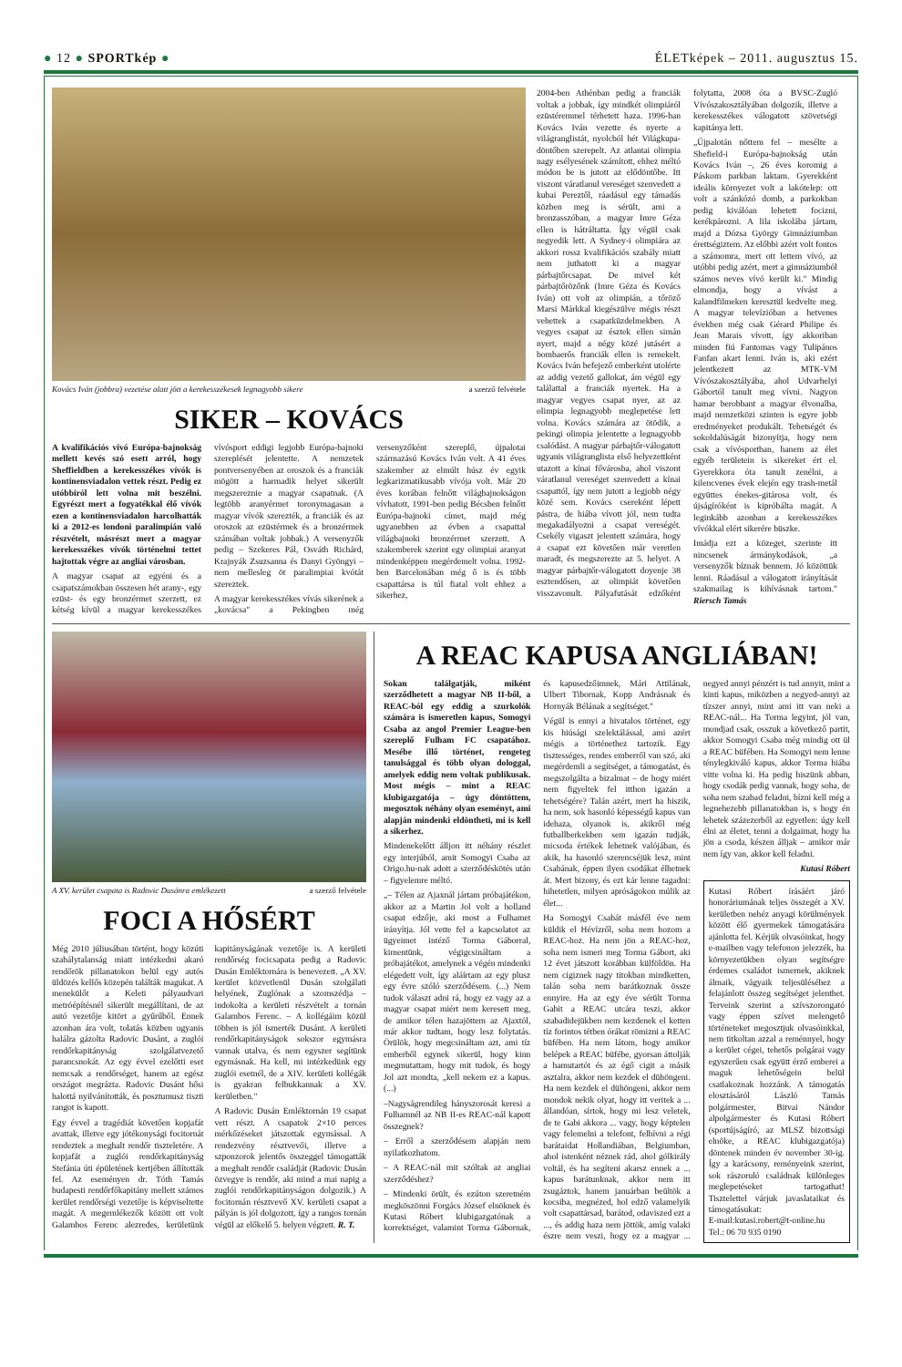● 12 ● SPORTkép ● ÉLETképek – 2011. augusztus 15.
Kovács Iván (jobbra) vezetése alatt jött a kerekesszékesek legnagyobb sikere a szerző felvétele
SIKER – KOVÁCS
A kvalifikációs vívó Európa-bajnokság mellett kevés szó esett arról, hogy Sheffieldben a kerekesszékes vívók is kontinensviadalon vettek részt. Pedig ez utóbbiról lett volna mit beszélni. Egyrészt mert a fogyatékkal élő vívók ezen a kontinensviadalon harcolhatták ki a 2012-es londoni paralimpián való részvételt, másrészt mert a magyar kerekesszékes vívók történelmi tettet hajtottak végre az angliai városban.
A magyar csapat az egyéni és a csapatszámokban összesen hét arany-, egy ezüst- és egy bronzérmet szerzett, ez kétség kívül a magyar kerekesszékes vívósport eddigi legjobb Európa-bajnoki szereplését jelentette. A nemzetek pontversenyében az oroszok és a franciák mögött a harmadik helyet sikerült megszereznie a magyar csapatnak. (A legtöbb aranyérmet toronymagasan a magyar vívók szerezték, a franciák és az oroszok az ezüstérmek és a bronzérmek számában voltak jobbak.) A versenyzők pedig – Szekeres Pál, Osváth Richárd, Krajnyák Zsuzsanna és Danyi Gyöngyi – nem mellesleg öt paralimpiai kvótát szereztek.
A magyar kerekesszékes vívás sikerének a „kovácsa" a Pekingben még versenyzőként szereplő, újpalotai származású Kovács Iván volt. A 41 éves szakember az elmúlt húsz év egyik legkarizmatikusabb vívója volt. Már 20 éves korában felnőtt világbajnokságon vívhatott, 1991-ben pedig Bécsben felnőtt Európa-bajnoki címet, majd még ugyanebben az évben a csapattal világbajnoki bronzérmet szerzett. A szakemberek szerint egy olimpiai aranyat mindenképpen megérdemelt volna. 1992-ben Barcelonában még ő is és több csapattársa is túl fiatal volt ehhez a sikerhez,
2004-ben Athénban pedig a franciák voltak a jobbak, így mindkét olimpiáról ezüstéremmel térhetett haza. 1996-ban Kovács Iván vezette és nyerte a világranglistát, nyolcból hét Világkupa-döntőben szerepelt. Az atlantai olimpia nagy esélyesének számított, ehhez méltó módon be is jutott az elődöntőbe. Itt viszont váratlanul vereséget szenvedett a kubai Pereztől, ráadásul egy támadás közben meg is sérült, ami a bronzasszóban, a magyar Imre Géza ellen is hátráltatta. Így végül csak negyedik lett. A Sydney-i olimpiára az akkori rossz kvalifikációs szabály miatt nem juthatott ki a magyar párbajtőrcsapat. De mivel két párbajtőrözőnk (Imre Géza és Kovács Iván) ott volt az olimpián, a tőröző Marsi Márkkal kiegészülve mégis részt vehettek a csapatküzdelmekben. A vegyes csapat az észtek ellen simán nyert, majd a négy közé jutásért a bombaerős franciák ellen is remekelt. Kovács Iván befejező emberként utolérte az addig vezető gallokat, ám végül egy találattal a franciák nyertek. Ha a magyar vegyes csapat nyer, az az olimpia legnagyobb meglepetése lett volna. Kovács számára az ötödik, a pekingi olimpia jelentette a legnagyobb csalódást. A magyar párbajtőr-válogatott ugyanis világranglista első helyezettként utazott a kínai fővárosba, ahol viszont váratlanul vereséget szenvedett a kínai csapattól, így nem jutott a legjobb négy közé sem. Kovács csereként lépett pástra, de hiába vívott jól, nem tudta megakadályozni a csapat vereségét. Csekély vigaszt jelentett számára, hogy a csapat ezt követően már veretlen maradt, és megszerezte az 5. helyet. A magyar párbajtőr-válogatott doyenje 38 esztendősen, az olimpiát követően visszavonult. Pályafutását edzőként folytatta, 2008 óta a BVSC-Zugló Vívószakosztályában dolgozik, illetve a kerekesszékes válogatott szövetségi kapitánya lett.
„Újpalotán nőttem fel – mesélte a Shefield-i Európa-bajnokság után Kovács Iván –, 26 éves koromig a Páskom parkban laktam. Gyerekként ideális környezet volt a lakótelep: ott volt a szánkózó domb, a parkokban pedig kiválóan lehetett focizni, kerékpározni. A lila iskolába jártam, majd a Dózsa György Gimnáziumban érettségiztem. Az előbbi azért volt fontos a számomra, mert ott lettem vívó, az utóbbi pedig azért, mert a gimnáziumból számos neves vívó került ki." Mindig elmondja, hogy a vívást a kalandfilmeken keresztül kedvelte meg. A magyar televízióban a hetvenes években még csak Gérard Philipe és Jean Marais vívott, így akkoriban minden fiú Fantomas vagy Tulipános Fanfan akart lenni. Iván is, aki ezért jelentkezett az MTK-VM Vívószakosztályába, ahol Udvarhelyi Gábortól tanult meg vívni. Nagyon hamar berobbant a magyar élvonalba, majd nemzetközi szinten is egyre jobb eredményeket produkált. Tehetségét és sokoldalúságát bizonyítja, hogy nem csak a vívósportban, hanem az élet egyéb területein is sikereket ért el. Gyerekkora óta tanult zenélni, a kilencvenes évek elején egy trash-metál együttes énekes-gitárosa volt, és újságíróként is kipróbálta magát. A leginkább azonban a kerekesszékes vívókkal elért sikerére büszke.
Imádja ezt a közeget, szerinte itt nincsenek ármánykodások, „a versenyzők bíznak bennem. Jó közöttük lenni. Ráadásul a válogatott irányítását szakmailag is kihívásnak tartom." Riersch Tamás
A XV. kerület csapata is Radovic Dusánra emlékezett a szerző felvétele
FOCI A HŐSÉRT
Még 2010 júliusában történt, hogy közúti szabálytalanság miatt intézkedni akaró rendőrök pillanatokon belül egy autós üldözés kellős közepén találták magukat. A menekülőt a Keleti pályaudvari metróépítésnél sikerült megállítani, de az autó vezetője kitört a gyűrűből. Ennek azonban ára volt, tolatás közben ugyanis halálra gázolta Radovic Dusánt, a zuglói rendőrkapitányság szolgálatvezető parancsnokát. Az egy évvel ezelőtti eset nemcsak a rendőrséget, hanem az egész országot megrázta. Radovic Dusánt hősi halottá nyilvánították, és posztumusz tiszti rangot is kapott.
Egy évvel a tragédiát követően kopjafát avattak, illetve egy jótékonysági focitornát rendeztek a meghalt rendőr tiszteletére. A kopjafát a zuglói rendőrkapitányság Stefánia úti épületének kertjében állították fel. Az eseményen dr. Tóth Tamás budapesti rendőrfőkapitány mellett számos kerület rendőrségi vezetője is képviseltette magát. A megemlékezők között ott volt Galambos Ferenc alezredes, kerületünk kapitányságának vezetője is. A kerületi rendőrség focicsapata pedig a Radovic Dusán Emléktornára is benevezett. „A XV. kerület közvetlenül Dusán szolgálati helyének, Zuglónak a szomszédja – indokolta a kerületi részvételt a tornán Galambos Ferenc. – A kollégáim közül többen is jól ismerték Dusánt. A kerületi rendőrkapitányságok sokszor egymásra vannak utalva, és nem egyszer segítünk egymásnak. Ha kell, mi intézkedünk egy zuglói esetnél, de a XIV. kerületi kollégák is gyakran felbukkannak a XV. kerületben."
A Radovic Dusán Emléktornán 19 csapat vett részt. A csapatok 2×10 perces mérkőzéseket játszottak egymással. A rendezvény résztvevői, illetve a szponzorok jelentős összeggel támogatták a meghalt rendőr családját (Radovic Dusán özvegye is rendőr, aki mind a mai napig a zuglói rendőrkapitányságon dolgozik.) A focitornán résztvevő XV. kerületi csapat a pályán is jól dolgozott, így a rangos tornán végül az előkelő 5. helyen végzett. R. T.
A REAC KAPUSA ANGLIÁBAN!
Sokan találgatják, miként szerződhetett a magyar NB II-ből, a REAC-ból egy eddig a szurkolók számára is ismeretlen kapus, Somogyi Csaba az angol Premier League-ben szereplő Fulham FC csapatához. Mesébe illő történet, rengeteg tanulsággal és több olyan dologgal, amelyek eddig nem voltak publikusak. Most mégis – mint a REAC klubigazgatója – úgy döntöttem, megosztok néhány olyan eseményt, ami alapján mindenki eldöntheti, mi is kell a sikerhez.
Mindenekelőtt álljon itt néhány részlet egy interjúból, amit Somogyi Csaba az Origo.hu-nak adott a szerződéskötés után – figyelemre méltó.
„– Télen az Ajaxnál jártam próbajátékon, akkor az a Martin Jol volt a holland csapat edzője, aki most a Fulhamet irányítja. Jól vette fel a kapcsolatot az ügyeimet intéző Torma Gáborral, kimentünk, végigcsináltam a próbajátékot, amelynek a végén mindenki elégedett volt, így aláírtam az egy plusz egy évre szóló szerződésem. (...) Nem tudok választ adni rá, hogy ez vagy az a magyar csapat miért nem keresett meg, de amikor télen hazajöttem az Ajaxtól, már akkor tudtam, hogy lesz folytatás. Örülök, hogy megcsináltam azt, ami tíz emberből egynek sikerül, hogy kinn megmutattam, hogy mit tudok, és hogy Jol azt mondta, „kell nekem ez a kapus. (...)
–Nagyságrendileg hányszorosát keresi a Fulhamnél az NB II-es REAC-nál kapott összegnek?
– Erről a szerződésem alapján nem nyilatkozhatom.
– A REAC-nál mit szóltak az angliai szerződéshez?
– Mindenki örült, és ezúton szeretném megköszönni Forgács József elnöknek és Kutasi Róbert klubigazgatónak a korrektséget, valamint Torma Gábornak, és kapusedzőimnek, Mári Attilának, Ulbert Tibornak, Kopp Andrásnak és Hornyák Bélának a segítséget."
Végül is ennyi a hivatalos történet, egy kis hiúsági szelektálással, ami azért mégis a történethez tartozik. Egy tisztességes, rendes emberről van szó, aki megérdemli a segítséget, a támogatást, és megszolgálta a bizalmat – de hogy miért nem figyeltek fel itthon igazán a tehetségére? Talán azért, mert ha hiszik, ha nem, sok hasonló képességű kapus van idehaza, olyanok is, akikről még futballberkekben sem igazán tudják, micsoda értékek lehetnek valójában, és akik, ha hasonló szerencséjük lesz, mint Csabának, éppen ilyen csodákat élhetnek át. Mert bizony, és ezt kár lenne tagadni: hihetetlen, milyen apróságokon múlik az élet...
Ha Somogyi Csabát másfél éve nem küldik el Hévízről, soha nem hozom a REAC-hoz. Ha nem jön a REAC-hoz, soha nem ismeri meg Torma Gábort, aki 12 évet játszott korábban külföldön. Ha nem cigiznek nagy titokban mindketten, talán soha nem barátkoznak össze ennyire. Ha az egy éve sérült Torma Gabit a REAC utcára teszi, akkor szabadidejükben nem kezdenek el ketten tíz forintos tétben órákat römizni a REAC büfében. Ha nem látom, hogy amikor belépek a REAC büfébe, gyorsan áttolják a hamutartót és az égő cigit a másik asztalra, akkor nem kezdek el dühöngeni. Ha nem kezdek el dühöngeni, akkor nem mondok nekik olyat, hogy itt veritek a ... állandóan, sírtok, hogy mi lesz veletek, de te Gabi akkora ... vagy, hogy képtelen vagy felemelni a telefont, felhívni a régi barátaidat Hollandiában, Belgiumban, ahol istenként néznek rád, ahol gólkirály voltál, és ha segíteni akarsz ennek a ... kapus barátunknak, akkor nem itt zsugáztok, hanem januárban beültök a kocsiba, megnézed, hol edző valamelyik volt csapattársad, barátod, odaviszed ezt a ..., és addig haza nem jöttök, amíg valaki észre nem veszi, hogy ez a magyar ... negyed annyi pénzért is tud annyit, mint a kinti kapus, miközben a negyed-annyi az tízszer annyi, mint ami itt van neki a REAC-nál... Ha Torma legyint, jól van, mondjad csak, osszuk a következő partit, akkor Somogyi Csaba még mindig ott ül a REAC büfében. Ha Somogyi nem lenne ténylegkiváló kapus, akkor Torma hiába vitte volna ki. Ha pedig hiszünk abban, hogy csodák pedig vannak, hogy soha, de soha nem szabad feladni, bízni kell még a legnehezebb pillanatokban is, s hogy én lehetek százezerből az egyetlen: úgy kell élni az életet, tenni a dolgaimat, hogy ha jön a csoda, készen álljak – amikor már nem így van, akkor kell feladni.
Kutasi Róbert
Kutasi Róbert írásáért járó honoráriumának teljes összegét a XV. kerületben nehéz anyagi körülmények között élő gyermekek támogatására ajánlotta fel. Kérjük olvasóinkat, hogy e-mailben vagy telefonon jelezzék, ha környezetükben olyan segítségre érdemes családot ismernek, akiknek álmaik, vágyaik teljesüléséhez a felajánlott összeg segítséget jelenthet. Terveink szerint a szívszorongató vagy éppen szívet melengető történeteket megosztjuk olvasóinkkal, nem titkoltan azzal a reménnyel, hogy a kerület cégei, tehetős polgárai vagy egyszerűen csak együtt érző emberei a maguk lehetőségein belül csatlakoznak hozzánk. A támogatás elosztásáról László Tamás polgármester, Bitvai Nándor alpolgármester és Kutasi Róbert (sportújságíró, az MLSZ bizottsági elnöke, a REAC klubigazgatója) döntenek minden év november 30-ig. Így a karácsony, reményeink szerint, sok rászoruló családnak különleges meglepetéseket tartogathat! Tisztelettel várjuk javaslataikat és támogatásukat:
E-mail:kutasi.robert@t-online.hu
Tel.: 06 70 935 0190